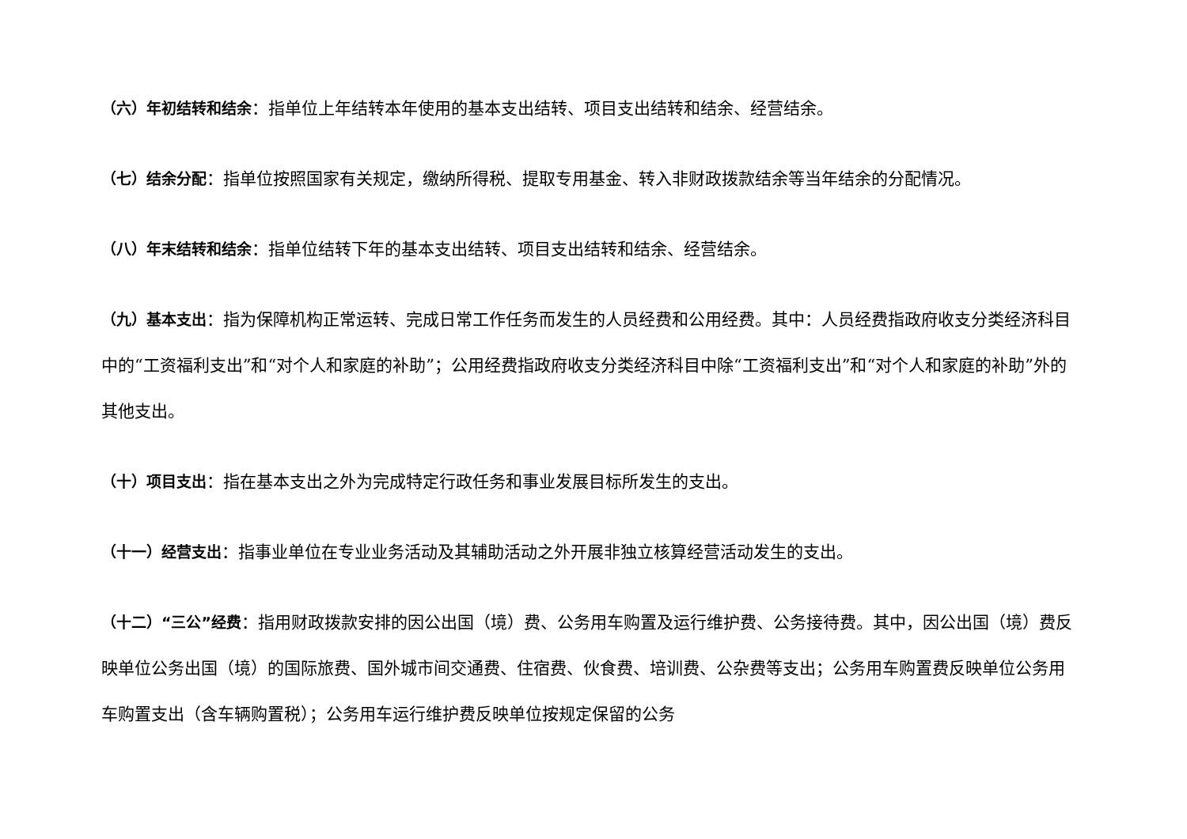（六）年初结转和结余：指单位上年结转本年使用的基本支出结转、项目支出结转和结余、经营结余。
（七）结余分配：指单位按照国家有关规定，缴纳所得税、提取专用基金、转入非财政拨款结余等当年结余的分配情况。
（八）年末结转和结余：指单位结转下年的基本支出结转、项目支出结转和结余、经营结余。
（九）基本支出：指为保障机构正常运转、完成日常工作任务而发生的人员经费和公用经费。其中：人员经费指政府收支分类经济科目中的“工资福利支出”和“对个人和家庭的补助”；公用经费指政府收支分类经济科目中除“工资福利支出”和“对个人和家庭的补助”外的其他支出。
（十）项目支出：指在基本支出之外为完成特定行政任务和事业发展目标所发生的支出。
（十一）经营支出：指事业单位在专业业务活动及其辅助活动之外开展非独立核算经营活动发生的支出。
（十二）“三公”经费：指用财政拨款安排的因公出国（境）费、公务用车购置及运行维护费、公务接待费。其中，因公出国（境）费反映单位公务出国（境）的国际旅费、国外城市间交通费、住宿费、伙食费、培训费、公杂费等支出；公务用车购置费反映单位公务用车购置支出（含车辆购置税）；公务用车运行维护费反映单位按规定保留的公务